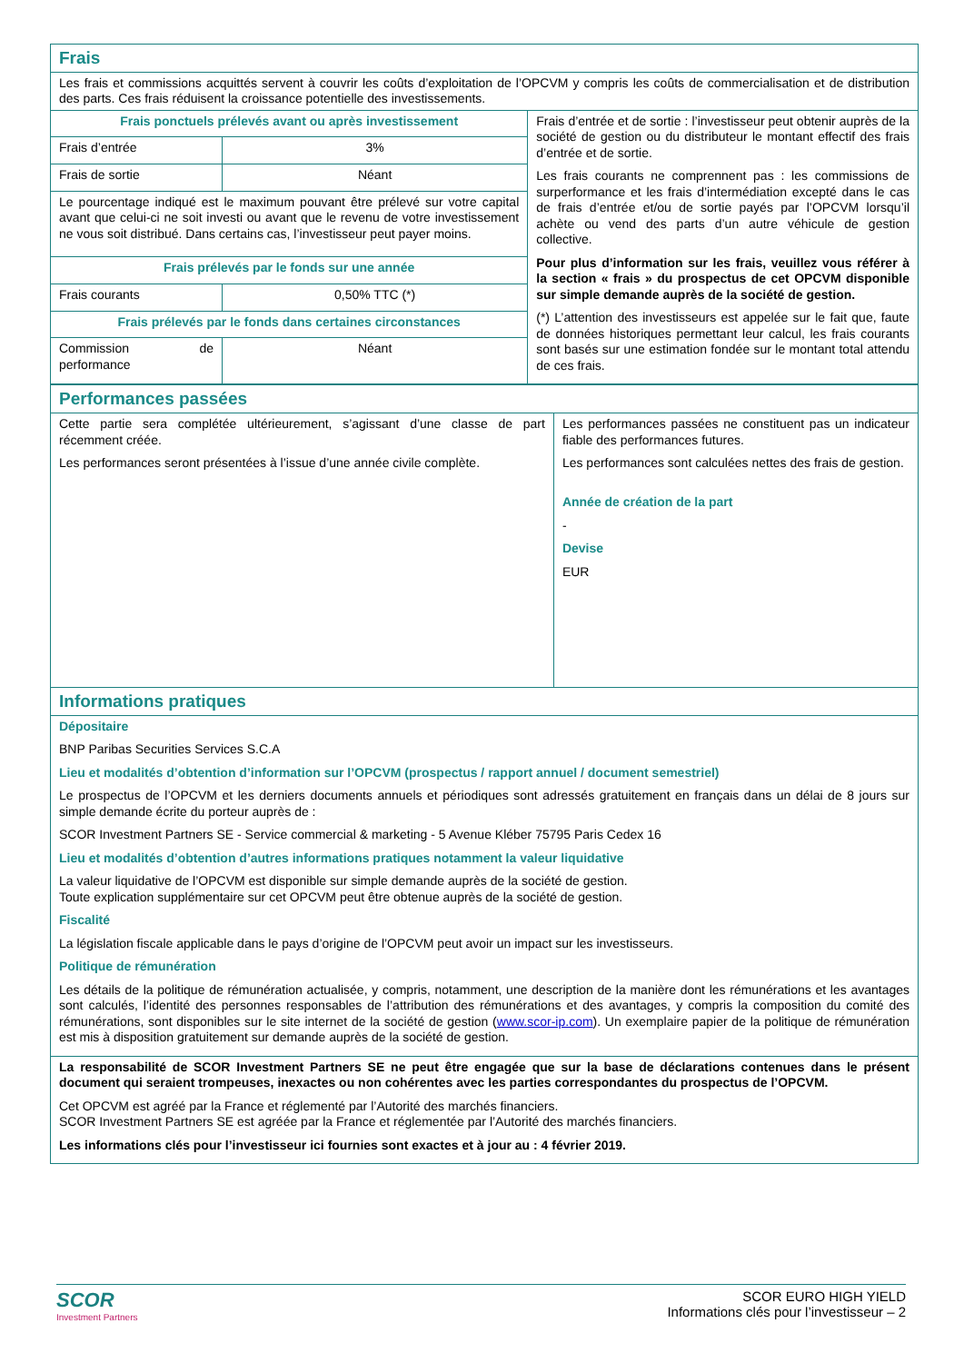| Frais | | |
| Les frais et commissions acquittés servent à couvrir les coûts d’exploitation de l’OPCVM y compris les coûts de commercialisation et de distribution des parts. Ces frais réduisent la croissance potentielle des investissements. | | |
| Frais ponctuels prélevés avant ou après investissement | | Frais d’entrée et de sortie : l’investisseur peut obtenir auprès de la société de gestion ou du distributeur le montant effectif des frais d’entrée et de sortie. Les frais courants ne comprennent pas : les commissions de surperformance et les frais d’intermédiation excepté dans le cas de frais d’entrée et/ou de sortie payés par l’OPCVM lorsqu’il achète ou vend des parts d’un autre véhicule de gestion collective. Pour plus d’information sur les frais, veuillez vous référer à la section « frais » du prospectus de cet OPCVM disponible sur simple demande auprès de la société de gestion. (*) L’attention des investisseurs est appelée sur le fait que, faute de données historiques permettant leur calcul, les frais courants sont basés sur une estimation fondée sur le montant total attendu de ces frais. |
| Frais d’entrée | 3% | |
| Frais de sortie | Néant | |
| Le pourcentage indiqué est le maximum pouvant être prélevé sur votre capital avant que celui-ci ne soit investi ou avant que le revenu de votre investissement ne vous soit distribué. Dans certains cas, l’investisseur peut payer moins. | | |
| Frais prélevés par le fonds sur une année | | |
| Frais courants | 0,50% TTC (*) | |
| Frais prélevés par le fonds dans certaines circonstances | | |
| Commission de performance | Néant | |
| Performances passées | |
| Cette partie sera complétée ultérieurement, s’agissant d’une classe de part récemment créée. Les performances seront présentées à l’issue d’une année civile complète. | Les performances passées ne constituent pas un indicateur fiable des performances futures. Les performances sont calculées nettes des frais de gestion. Année de création de la part - Devise EUR |
| Informations pratiques | |
| Dépositaire BNP Paribas Securities Services S.C.A Lieu et modalités d’obtention d’information sur l’OPCVM (prospectus / rapport annuel / document semestriel) Le prospectus de l’OPCVM et les derniers documents annuels et périodiques sont adressés gratuitement en français dans un délai de 8 jours sur simple demande écrite du porteur auprès de : SCOR Investment Partners SE - Service commercial & marketing - 5 Avenue Kléber 75795 Paris Cedex 16 Lieu et modalités d’obtention d’autres informations pratiques notamment la valeur liquidative La valeur liquidative de l’OPCVM est disponible sur simple demande auprès de la société de gestion. Toute explication supplémentaire sur cet OPCVM peut être obtenue auprès de la société de gestion. Fiscalité La législation fiscale applicable dans le pays d’origine de l’OPCVM peut avoir un impact sur les investisseurs. Politique de rémunération Les détails de la politique de rémunération actualisée, y compris, notamment, une description de la manière dont les rémunérations et les avantages sont calculés, l’identité des personnes responsables de l’attribution des rémunérations et des avantages, y compris la composition du comité des rémunérations, sont disponibles sur le site internet de la société de gestion ( www.scor-ip.com ). Un exemplaire papier de la politique de rémunération est mis à disposition gratuitement sur demande auprès de la société de gestion. | |
| La responsabilité de SCOR Investment Partners SE ne peut être engagée que sur la base de déclarations contenues dans le présent document qui seraient trompeuses, inexactes ou non cohérentes avec les parties correspondantes du prospectus de l’OPCVM. Cet OPCVM est agréé par la France et réglementé par l’Autorité des marchés financiers. SCOR Investment Partners SE est agréée par la France et réglementée par l’Autorité des marchés financiers. Les informations clés pour l’investisseur ici fournies sont exactes et à jour au : 4 février 2019. | |
SCOR
Investment Partners
SCOR EURO HIGH YIELD
Informations clés pour l’investisseur – 2